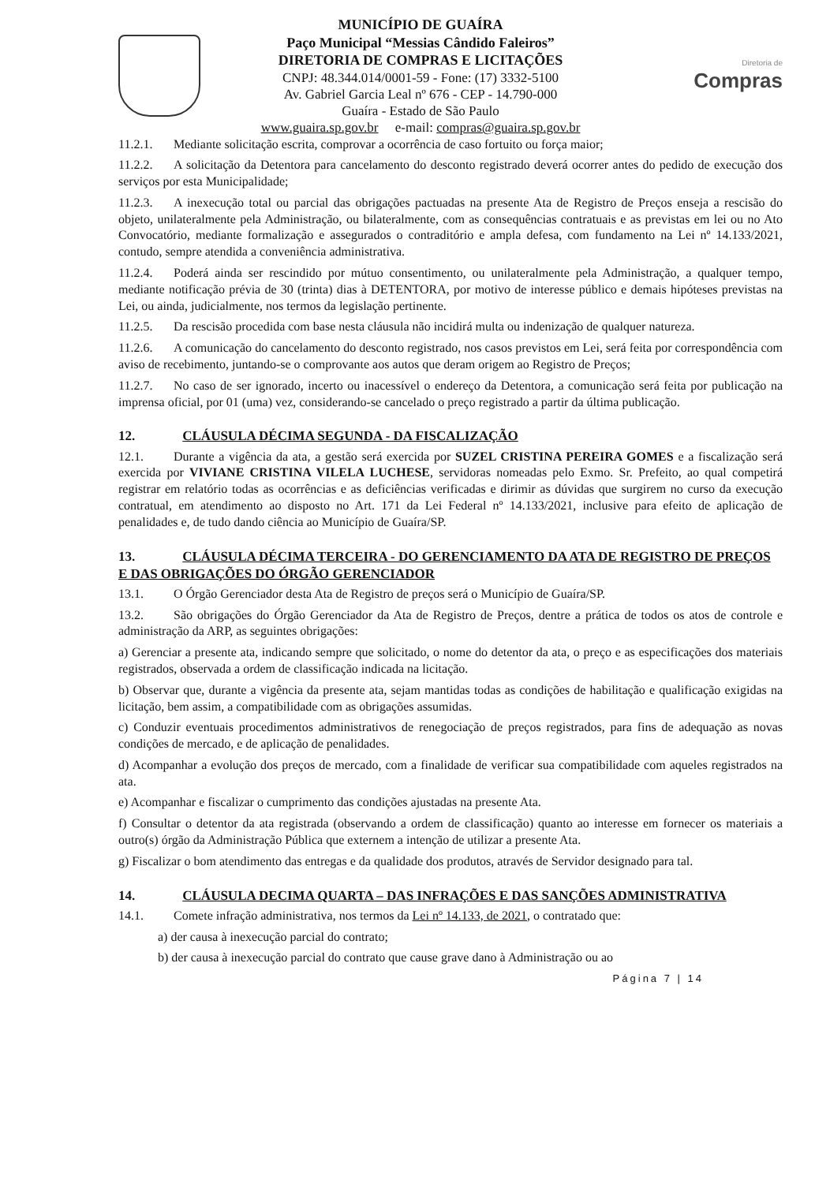MUNICÍPIO DE GUAÍRA
Paço Municipal “Messias Cândido Faleiros”
DIRETORIA DE COMPRAS E LICITAÇÕES
CNPJ: 48.344.014/0001-59 - Fone: (17) 3332-5100
Av. Gabriel Garcia Leal nº 676 - CEP - 14.790-000
Guaíra - Estado de São Paulo
www.guaira.sp.gov.br e-mail: compras@guaira.sp.gov.br
Diretoria de
Compras
11.2.1. Mediante solicitação escrita, comprovar a ocorrência de caso fortuito ou força maior;
11.2.2. A solicitação da Detentora para cancelamento do desconto registrado deverá ocorrer antes do pedido de execução dos serviços por esta Municipalidade;
11.2.3. A inexecução total ou parcial das obrigações pactuadas na presente Ata de Registro de Preços enseja a rescisão do objeto, unilateralmente pela Administração, ou bilateralmente, com as consequências contratuais e as previstas em lei ou no Ato Convocatório, mediante formalização e assegurados o contraditório e ampla defesa, com fundamento na Lei nº 14.133/2021, contudo, sempre atendida a conveniência administrativa.
11.2.4. Poderá ainda ser rescindido por mútuo consentimento, ou unilateralmente pela Administração, a qualquer tempo, mediante notificação prévia de 30 (trinta) dias à DETENTORA, por motivo de interesse público e demais hipóteses previstas na Lei, ou ainda, judicialmente, nos termos da legislação pertinente.
11.2.5. Da rescisão procedida com base nesta cláusula não incidirá multa ou indenização de qualquer natureza.
11.2.6. A comunicação do cancelamento do desconto registrado, nos casos previstos em Lei, será feita por correspondência com aviso de recebimento, juntando-se o comprovante aos autos que deram origem ao Registro de Preços;
11.2.7. No caso de ser ignorado, incerto ou inacessível o endereço da Detentora, a comunicação será feita por publicação na imprensa oficial, por 01 (uma) vez, considerando-se cancelado o preço registrado a partir da última publicação.
12. CLÁUSULA DÉCIMA SEGUNDA - DA FISCALIZAÇÃO
12.1. Durante a vigência da ata, a gestão será exercida por SUZEL CRISTINA PEREIRA GOMES e a fiscalização será exercida por VIVIANE CRISTINA VILELA LUCHESE, servidoras nomeadas pelo Exmo. Sr. Prefeito, ao qual competirá registrar em relatório todas as ocorrências e as deficiências verificadas e dirimir as dúvidas que surgirem no curso da execução contratual, em atendimento ao disposto no Art. 171 da Lei Federal nº 14.133/2021, inclusive para efeito de aplicação de penalidades e, de tudo dando ciência ao Município de Guaíra/SP.
13. CLÁUSULA DÉCIMA TERCEIRA - DO GERENCIAMENTO DA ATA DE REGISTRO DE PREÇOS E DAS OBRIGAÇÕES DO ÓRGÃO GERENCIADOR
13.1. O Órgão Gerenciador desta Ata de Registro de preços será o Município de Guaíra/SP.
13.2. São obrigações do Órgão Gerenciador da Ata de Registro de Preços, dentre a prática de todos os atos de controle e administração da ARP, as seguintes obrigações:
a) Gerenciar a presente ata, indicando sempre que solicitado, o nome do detentor da ata, o preço e as especificações dos materiais registrados, observada a ordem de classificação indicada na licitação.
b) Observar que, durante a vigência da presente ata, sejam mantidas todas as condições de habilitação e qualificação exigidas na licitação, bem assim, a compatibilidade com as obrigações assumidas.
c) Conduzir eventuais procedimentos administrativos de renegociação de preços registrados, para fins de adequação as novas condições de mercado, e de aplicação de penalidades.
d) Acompanhar a evolução dos preços de mercado, com a finalidade de verificar sua compatibilidade com aqueles registrados na ata.
e) Acompanhar e fiscalizar o cumprimento das condições ajustadas na presente Ata.
f) Consultar o detentor da ata registrada (observando a ordem de classificação) quanto ao interesse em fornecer os materiais a outro(s) órgão da Administração Pública que externem a intenção de utilizar a presente Ata.
g) Fiscalizar o bom atendimento das entregas e da qualidade dos produtos, através de Servidor designado para tal.
14. CLÁUSULA DECIMA QUARTA – DAS INFRAÇÕES E DAS SANÇÕES ADMINISTRATIVA
14.1. Comete infração administrativa, nos termos da Lei nº 14.133, de 2021, o contratado que:
a) der causa à inexecução parcial do contrato;
b) der causa à inexecução parcial do contrato que cause grave dano à Administração ou ao
Página 7 | 14